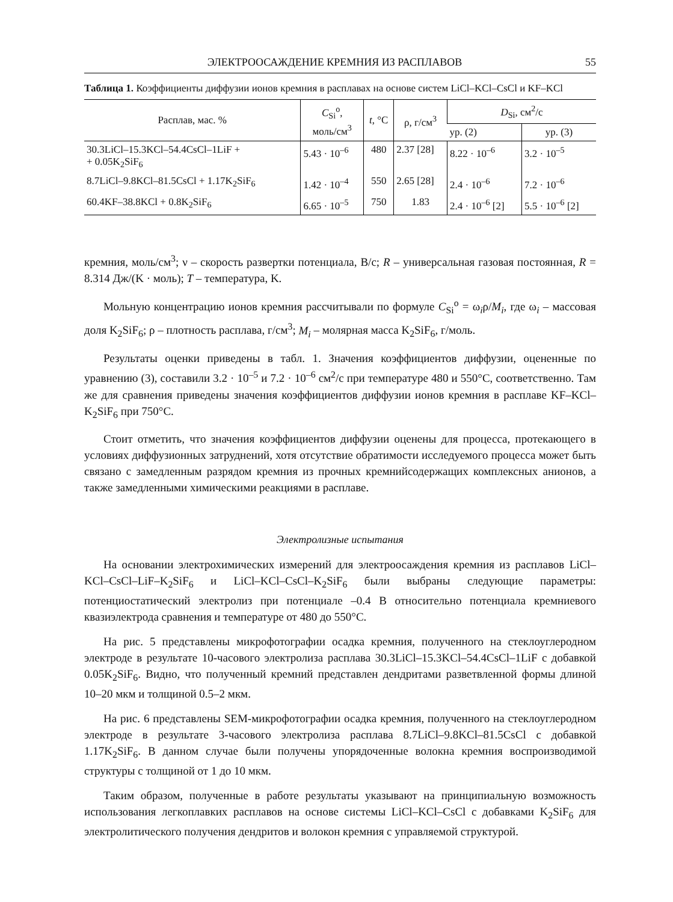ЭЛЕКТРООСАЖДЕНИЕ КРЕМНИЯ ИЗ РАСПЛАВОВ 55
Таблица 1. Коэффициенты диффузии ионов кремния в расплавах на основе систем LiCl–KCl–CsCl и KF–KCl
| Расплав, мас. % | C<sub>Si</sub><sup>o</sup>, моль/см<sup>3</sup> | t , °C | ρ, г/см<sup>3</sup> | D<sub>Si</sub>, см<sup>2</sup>/с | |
| --- | --- | --- | --- | --- | --- |
| | | | | ур. (2) | ур. (3) |
| 30.3LiCl–15.3KCl–54.4CsCl–1LiF + + 0.05K<sub>2</sub>SiF<sub>6</sub> | 5.43 · 10<sup>–6</sup> | 480 | 2.37 [28] | 8.22 · 10<sup>–6</sup> | 3.2 · 10<sup>–5</sup> |
| 8.7LiCl–9.8KCl–81.5CsCl + 1.17K<sub>2</sub>SiF<sub>6</sub> | 1.42 · 10<sup>–4</sup> | 550 | 2.65 [28] | 2.4 · 10<sup>–6</sup> | 7.2 · 10<sup>–6</sup> |
| 60.4KF–38.8KCl + 0.8K<sub>2</sub>SiF<sub>6</sub> | 6.65 · 10<sup>–5</sup> | 750 | 1.83 | 2.4 · 10<sup>–6</sup> [2] | 5.5 · 10<sup>–6</sup> [2] |
кремния, моль/см<sup>3</sup>; ν – скорость развертки потенциала, В/с; R – универсальная газовая постоянная, R = 8.314 Дж/(K · моль); T – температура, K.
Мольную концентрацию ионов кремния рассчитывали по формуле C<sub>Si</sub><sup>o</sup> = ω<sub>i</sub>ρ/M<sub>i</sub>, где ω<sub>i</sub> – массовая доля K<sub>2</sub>SiF<sub>6</sub>; ρ – плотность расплава, г/см<sup>3</sup>; M<sub>i</sub> – молярная масса K<sub>2</sub>SiF<sub>6</sub>, г/моль.
Результаты оценки приведены в табл. 1. Значения коэффициентов диффузии, оцененные по уравнению (3), составили 3.2 · 10<sup>–5</sup> и 7.2 · 10<sup>–6</sup> см<sup>2</sup>/с при температуре 480 и 550°C, соответственно. Там же для сравнения приведены значения коэффициентов диффузии ионов кремния в расплаве KF–KCl–K<sub>2</sub>SiF<sub>6</sub> при 750°C.
Стоит отметить, что значения коэффициентов диффузии оценены для процесса, протекающего в условиях диффузионных затруднений, хотя отсутствие обратимости исследуемого процесса может быть связано с замедленным разрядом кремния из прочных кремнийсодержащих комплексных анионов, а также замедленными химическими реакциями в расплаве.
Электролизные испытания
На основании электрохимических измерений для электроосаждения кремния из расплавов LiCl–KCl–CsCl–LiF–K<sub>2</sub>SiF<sub>6</sub> и LiCl–KCl–CsCl–K<sub>2</sub>SiF<sub>6</sub> были выбраны следующие параметры: потенциостатический электролиз при потенциале –0.4 В относительно потенциала кремниевого квазиэлектрода сравнения и температуре от 480 до 550°C.
На рис. 5 представлены микрофотографии осадка кремния, полученного на стеклоуглеродном электроде в результате 10-часового электролиза расплава 30.3LiCl–15.3KCl–54.4CsCl–1LiF с добавкой 0.05K<sub>2</sub>SiF<sub>6</sub>. Видно, что полученный кремний представлен дендритами разветвленной формы длиной 10–20 мкм и толщиной 0.5–2 мкм.
На рис. 6 представлены SEM-микрофотографии осадка кремния, полученного на стеклоуглеродном электроде в результате 3-часового электролиза расплава 8.7LiCl–9.8KCl–81.5CsCl с добавкой 1.17K<sub>2</sub>SiF<sub>6</sub>. В данном случае были получены упорядоченные волокна кремния воспроизводимой структуры с толщиной от 1 до 10 мкм.
Таким образом, полученные в работе результаты указывают на принципиальную возможность использования легкоплавких расплавов на основе системы LiCl–KCl–CsCl с добавками K<sub>2</sub>SiF<sub>6</sub> для электролитического получения дендритов и волокон кремния с управляемой структурой.